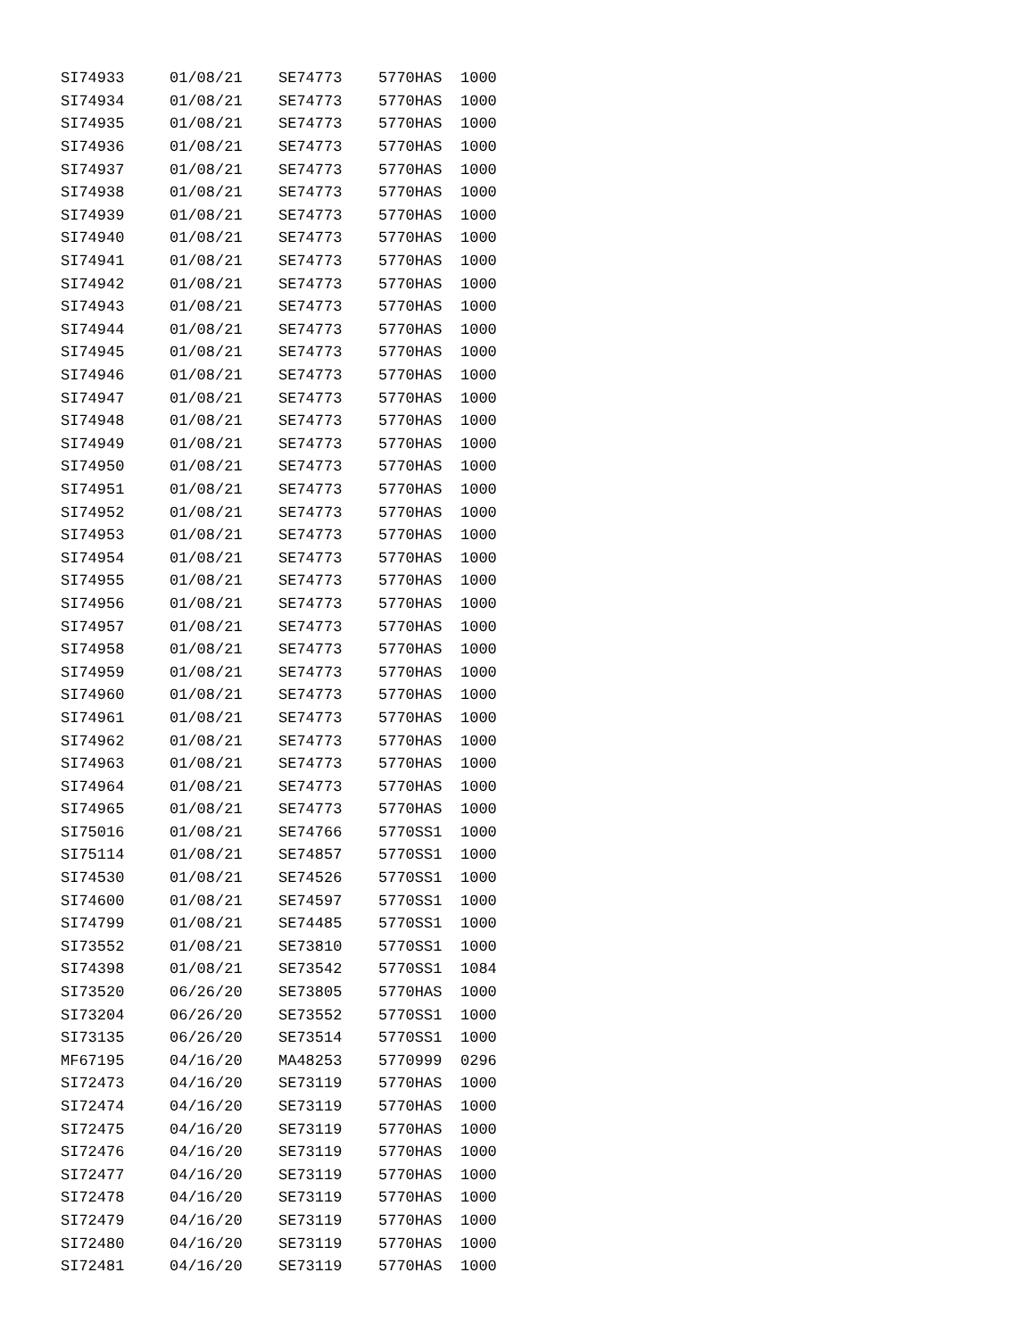| SI74933 | 01/08/21 | SE74773 | 5770HAS | 1000 |
| SI74934 | 01/08/21 | SE74773 | 5770HAS | 1000 |
| SI74935 | 01/08/21 | SE74773 | 5770HAS | 1000 |
| SI74936 | 01/08/21 | SE74773 | 5770HAS | 1000 |
| SI74937 | 01/08/21 | SE74773 | 5770HAS | 1000 |
| SI74938 | 01/08/21 | SE74773 | 5770HAS | 1000 |
| SI74939 | 01/08/21 | SE74773 | 5770HAS | 1000 |
| SI74940 | 01/08/21 | SE74773 | 5770HAS | 1000 |
| SI74941 | 01/08/21 | SE74773 | 5770HAS | 1000 |
| SI74942 | 01/08/21 | SE74773 | 5770HAS | 1000 |
| SI74943 | 01/08/21 | SE74773 | 5770HAS | 1000 |
| SI74944 | 01/08/21 | SE74773 | 5770HAS | 1000 |
| SI74945 | 01/08/21 | SE74773 | 5770HAS | 1000 |
| SI74946 | 01/08/21 | SE74773 | 5770HAS | 1000 |
| SI74947 | 01/08/21 | SE74773 | 5770HAS | 1000 |
| SI74948 | 01/08/21 | SE74773 | 5770HAS | 1000 |
| SI74949 | 01/08/21 | SE74773 | 5770HAS | 1000 |
| SI74950 | 01/08/21 | SE74773 | 5770HAS | 1000 |
| SI74951 | 01/08/21 | SE74773 | 5770HAS | 1000 |
| SI74952 | 01/08/21 | SE74773 | 5770HAS | 1000 |
| SI74953 | 01/08/21 | SE74773 | 5770HAS | 1000 |
| SI74954 | 01/08/21 | SE74773 | 5770HAS | 1000 |
| SI74955 | 01/08/21 | SE74773 | 5770HAS | 1000 |
| SI74956 | 01/08/21 | SE74773 | 5770HAS | 1000 |
| SI74957 | 01/08/21 | SE74773 | 5770HAS | 1000 |
| SI74958 | 01/08/21 | SE74773 | 5770HAS | 1000 |
| SI74959 | 01/08/21 | SE74773 | 5770HAS | 1000 |
| SI74960 | 01/08/21 | SE74773 | 5770HAS | 1000 |
| SI74961 | 01/08/21 | SE74773 | 5770HAS | 1000 |
| SI74962 | 01/08/21 | SE74773 | 5770HAS | 1000 |
| SI74963 | 01/08/21 | SE74773 | 5770HAS | 1000 |
| SI74964 | 01/08/21 | SE74773 | 5770HAS | 1000 |
| SI74965 | 01/08/21 | SE74773 | 5770HAS | 1000 |
| SI75016 | 01/08/21 | SE74766 | 5770SS1 | 1000 |
| SI75114 | 01/08/21 | SE74857 | 5770SS1 | 1000 |
| SI74530 | 01/08/21 | SE74526 | 5770SS1 | 1000 |
| SI74600 | 01/08/21 | SE74597 | 5770SS1 | 1000 |
| SI74799 | 01/08/21 | SE74485 | 5770SS1 | 1000 |
| SI73552 | 01/08/21 | SE73810 | 5770SS1 | 1000 |
| SI74398 | 01/08/21 | SE73542 | 5770SS1 | 1084 |
| SI73520 | 06/26/20 | SE73805 | 5770HAS | 1000 |
| SI73204 | 06/26/20 | SE73552 | 5770SS1 | 1000 |
| SI73135 | 06/26/20 | SE73514 | 5770SS1 | 1000 |
| MF67195 | 04/16/20 | MA48253 | 5770999 | 0296 |
| SI72473 | 04/16/20 | SE73119 | 5770HAS | 1000 |
| SI72474 | 04/16/20 | SE73119 | 5770HAS | 1000 |
| SI72475 | 04/16/20 | SE73119 | 5770HAS | 1000 |
| SI72476 | 04/16/20 | SE73119 | 5770HAS | 1000 |
| SI72477 | 04/16/20 | SE73119 | 5770HAS | 1000 |
| SI72478 | 04/16/20 | SE73119 | 5770HAS | 1000 |
| SI72479 | 04/16/20 | SE73119 | 5770HAS | 1000 |
| SI72480 | 04/16/20 | SE73119 | 5770HAS | 1000 |
| SI72481 | 04/16/20 | SE73119 | 5770HAS | 1000 |